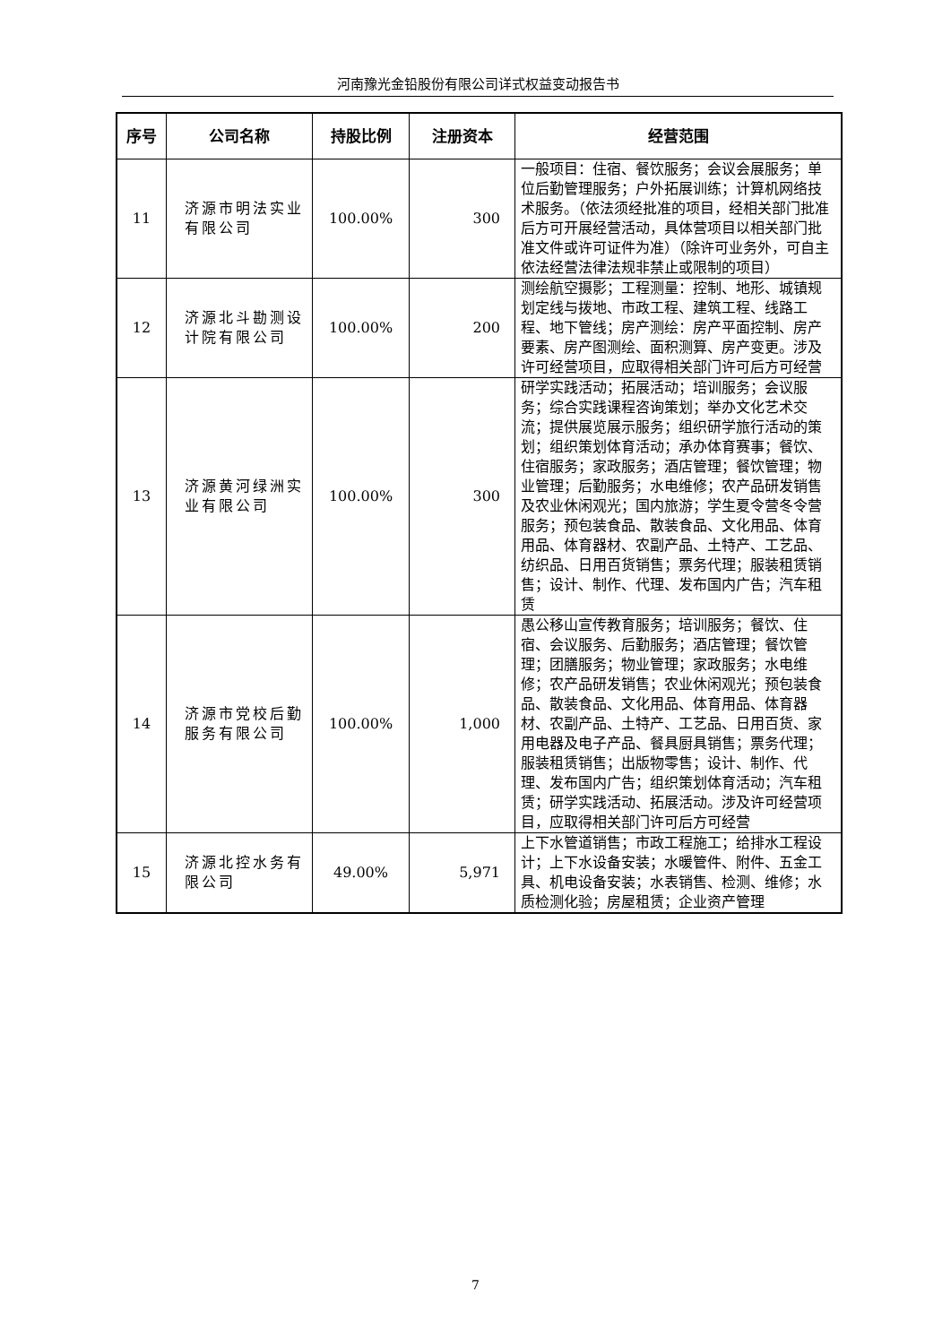河南豫光金铅股份有限公司详式权益变动报告书
| 序号 | 公司名称 | 持股比例 | 注册资本 | 经营范围 |
| --- | --- | --- | --- | --- |
| 11 | 济源市明法实业有限公司 | 100.00% | 300 | 一般项目：住宿、餐饮服务；会议会展服务；单位后勤管理服务；户外拓展训练；计算机网络技术服务。（依法须经批准的项目，经相关部门批准后方可开展经营活动，具体营项目以相关部门批准文件或许可证件为准）（除许可业务外，可自主依法经营法律法规非禁止或限制的项目） |
| 12 | 济源北斗勘测设计院有限公司 | 100.00% | 200 | 测绘航空摄影；工程测量：控制、地形、城镇规划定线与拨地、市政工程、建筑工程、线路工程、地下管线；房产测绘：房产平面控制、房产要素、房产图测绘、面积测算、房产变更。涉及许可经营项目，应取得相关部门许可后方可经营 |
| 13 | 济源黄河绿洲实业有限公司 | 100.00% | 300 | 研学实践活动；拓展活动；培训服务；会议服务；综合实践课程咨询策划；举办文化艺术交流；提供展览展示服务；组织研学旅行活动的策划；组织策划体育活动；承办体育赛事；餐饮、住宿服务；家政服务；酒店管理；餐饮管理；物业管理；后勤服务；水电维修；农产品研发销售及农业休闲观光；国内旅游；学生夏令营冬令营服务；预包装食品、散装食品、文化用品、体育用品、体育器材、农副产品、土特产、工艺品、纺织品、日用百货销售；票务代理；服装租赁销售；设计、制作、代理、发布国内广告；汽车租赁 |
| 14 | 济源市党校后勤服务有限公司 | 100.00% | 1,000 | 愚公移山宣传教育服务；培训服务；餐饮、住宿、会议服务、后勤服务；酒店管理；餐饮管理；团膳服务；物业管理；家政服务；水电维修；农产品研发销售；农业休闲观光；预包装食品、散装食品、文化用品、体育用品、体育器材、农副产品、土特产、工艺品、日用百货、家用电器及电子产品、餐具厨具销售；票务代理；服装租赁销售；出版物零售；设计、制作、代理、发布国内广告；组织策划体育活动；汽车租赁；研学实践活动、拓展活动。涉及许可经营项目，应取得相关部门许可后方可经营 |
| 15 | 济源北控水务有限公司 | 49.00% | 5,971 | 上下水管道销售；市政工程施工；给排水工程设计；上下水设备安装；水暖管件、附件、五金工具、机电设备安装；水表销售、检测、维修；水质检测化验；房屋租赁；企业资产管理 |
7